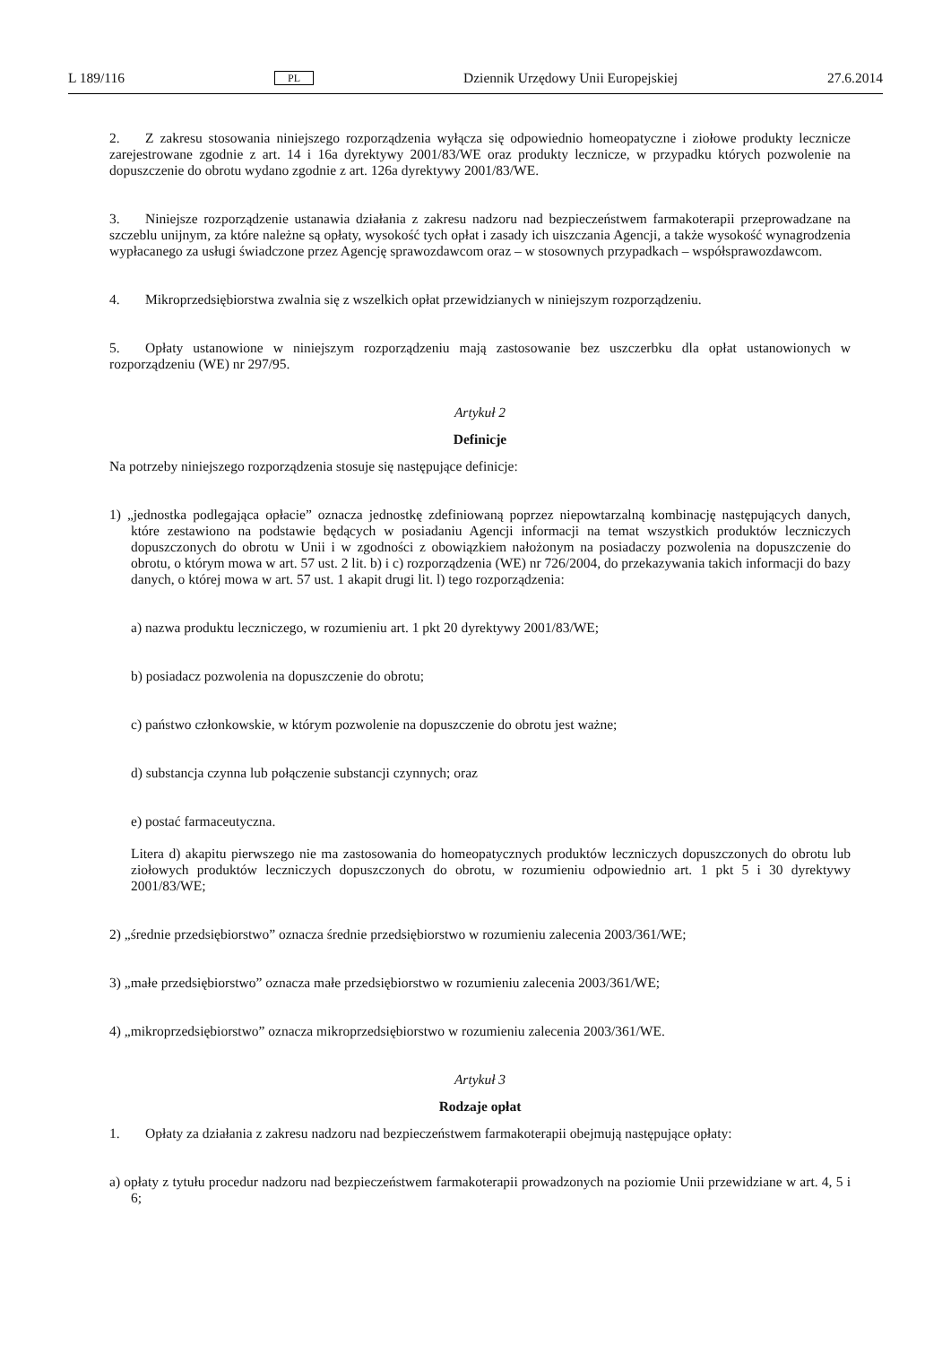L 189/116 PL Dziennik Urzędowy Unii Europejskiej 27.6.2014
2. Z zakresu stosowania niniejszego rozporządzenia wyłącza się odpowiednio homeopatyczne i ziołowe produkty lecznicze zarejestrowane zgodnie z art. 14 i 16a dyrektywy 2001/83/WE oraz produkty lecznicze, w przypadku których pozwolenie na dopuszczenie do obrotu wydano zgodnie z art. 126a dyrektywy 2001/83/WE.
3. Niniejsze rozporządzenie ustanawia działania z zakresu nadzoru nad bezpieczeństwem farmakoterapii przeprowadzane na szczeblu unijnym, za które należne są opłaty, wysokość tych opłat i zasady ich uiszczania Agencji, a także wysokość wynagrodzenia wypłacanego za usługi świadczone przez Agencję sprawozdawcom oraz – w stosownych przypadkach – współsprawozdawcom.
4. Mikroprzedsiębiorstwa zwalnia się z wszelkich opłat przewidzianych w niniejszym rozporządzeniu.
5. Opłaty ustanowione w niniejszym rozporządzeniu mają zastosowanie bez uszczerbku dla opłat ustanowionych w rozporządzeniu (WE) nr 297/95.
Artykuł 2
Definicje
Na potrzeby niniejszego rozporządzenia stosuje się następujące definicje:
1) „jednostka podlegająca opłacie” oznacza jednostkę zdefiniowaną poprzez niepowtarzalną kombinację następujących danych, które zestawiono na podstawie będących w posiadaniu Agencji informacji na temat wszystkich produktów leczniczych dopuszczonych do obrotu w Unii i w zgodności z obowiązkiem nałożonym na posiadaczy pozwolenia na dopuszczenie do obrotu, o którym mowa w art. 57 ust. 2 lit. b) i c) rozporządzenia (WE) nr 726/2004, do przekazywania takich informacji do bazy danych, o której mowa w art. 57 ust. 1 akapit drugi lit. l) tego rozporządzenia:
a) nazwa produktu leczniczego, w rozumieniu art. 1 pkt 20 dyrektywy 2001/83/WE;
b) posiadacz pozwolenia na dopuszczenie do obrotu;
c) państwo członkowskie, w którym pozwolenie na dopuszczenie do obrotu jest ważne;
d) substancja czynna lub połączenie substancji czynnych; oraz
e) postać farmaceutyczna.
Litera d) akapitu pierwszego nie ma zastosowania do homeopatycznych produktów leczniczych dopuszczonych do obrotu lub ziołowych produktów leczniczych dopuszczonych do obrotu, w rozumieniu odpowiednio art. 1 pkt 5 i 30 dyrektywy 2001/83/WE;
2) „średnie przedsiębiorstwo” oznacza średnie przedsiębiorstwo w rozumieniu zalecenia 2003/361/WE;
3) „małe przedsiębiorstwo” oznacza małe przedsiębiorstwo w rozumieniu zalecenia 2003/361/WE;
4) „mikroprzedsiębiorstwo” oznacza mikroprzedsiębiorstwo w rozumieniu zalecenia 2003/361/WE.
Artykuł 3
Rodzaje opłat
1. Opłaty za działania z zakresu nadzoru nad bezpieczeństwem farmakoterapii obejmują następujące opłaty:
a) opłaty z tytułu procedur nadzoru nad bezpieczeństwem farmakoterapii prowadzonych na poziomie Unii przewidziane w art. 4, 5 i 6;